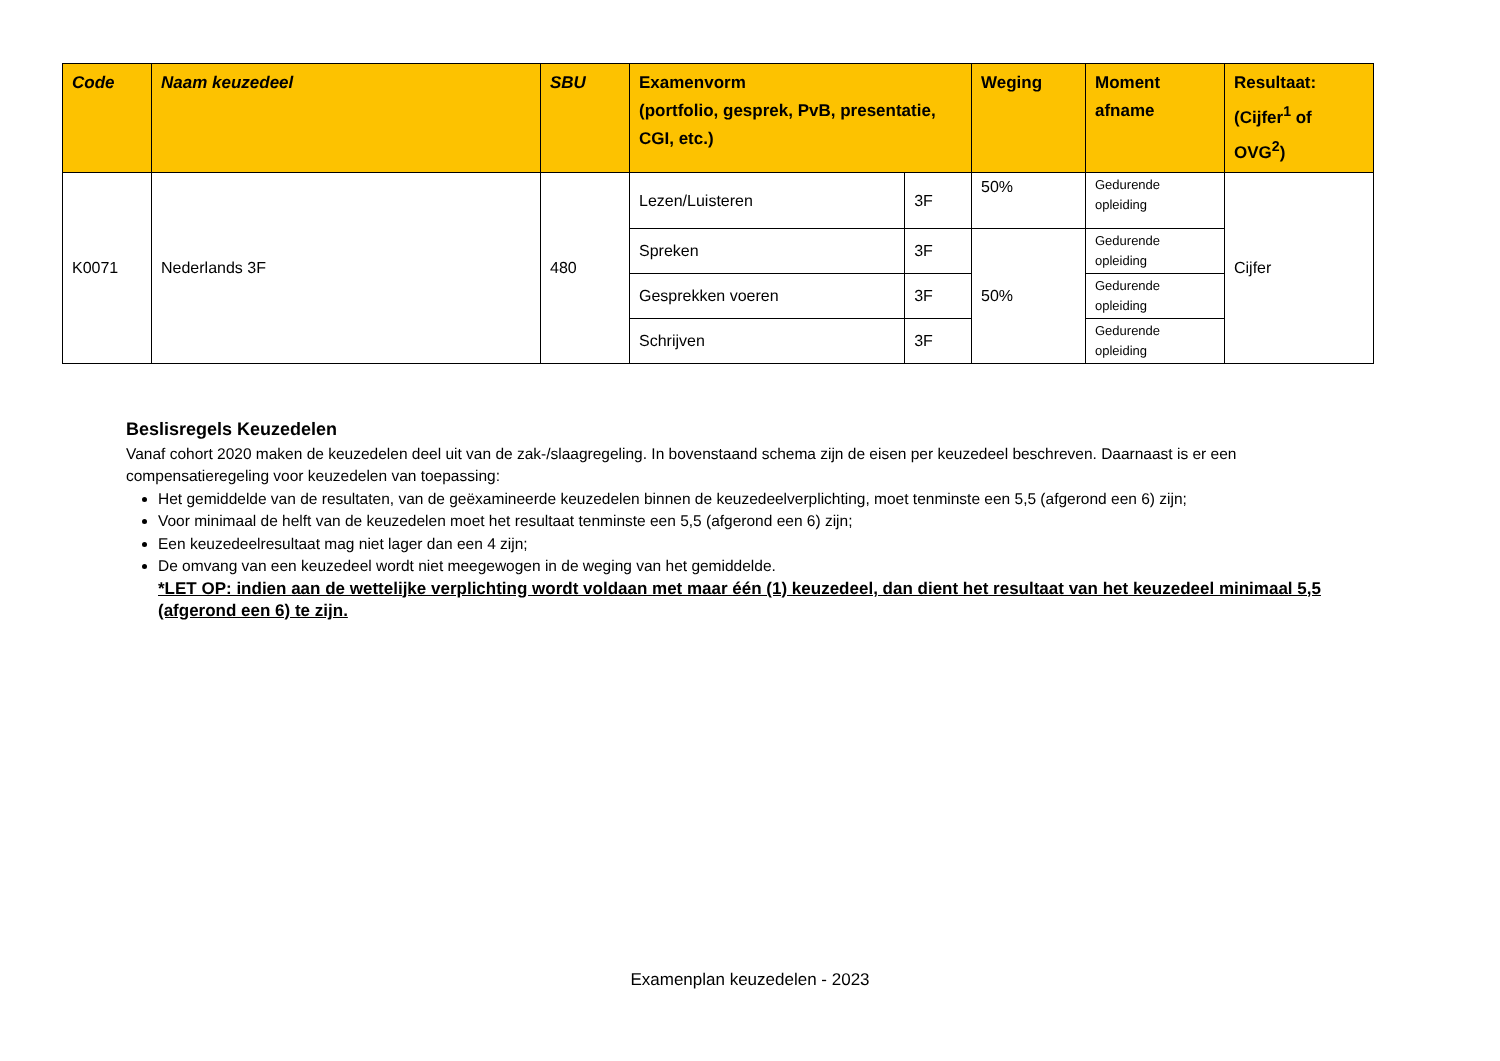| Code | Naam keuzedeel | SBU | Examenvorm (portfolio, gesprek, PvB, presentatie, CGI, etc.) | | Weging | Moment afname | Resultaat: (Cijfer<sup>1</sup> of OVG<sup>2</sup>) |
| --- | --- | --- | --- | --- | --- | --- | --- |
| K0071 | Nederlands 3F | 480 | Lezen/Luisteren | 3F | 50% | Gedurende opleiding | Cijfer |
| | | | Spreken | 3F | 50% | Gedurende opleiding | |
| | | | Gesprekken voeren | 3F | | Gedurende opleiding | |
| | | | Schrijven | 3F | | Gedurende opleiding | |
Beslisregels Keuzedelen
Vanaf cohort 2020 maken de keuzedelen deel uit van de zak-/slaagregeling. In bovenstaand schema zijn de eisen per keuzedeel beschreven. Daarnaast is er een compensatieregeling voor keuzedelen van toepassing:
Het gemiddelde van de resultaten, van de geëxamineerde keuzedelen binnen de keuzedeelverplichting, moet tenminste een 5,5 (afgerond een 6) zijn;
Voor minimaal de helft van de keuzedelen moet het resultaat tenminste een 5,5 (afgerond een 6) zijn;
Een keuzedeelresultaat mag niet lager dan een 4 zijn;
De omvang van een keuzedeel wordt niet meegewogen in de weging van het gemiddelde.
*LET OP: indien aan de wettelijke verplichting wordt voldaan met maar één (1) keuzedeel, dan dient het resultaat van het keuzedeel minimaal 5,5 (afgerond een 6) te zijn.
Examenplan keuzedelen - 2023